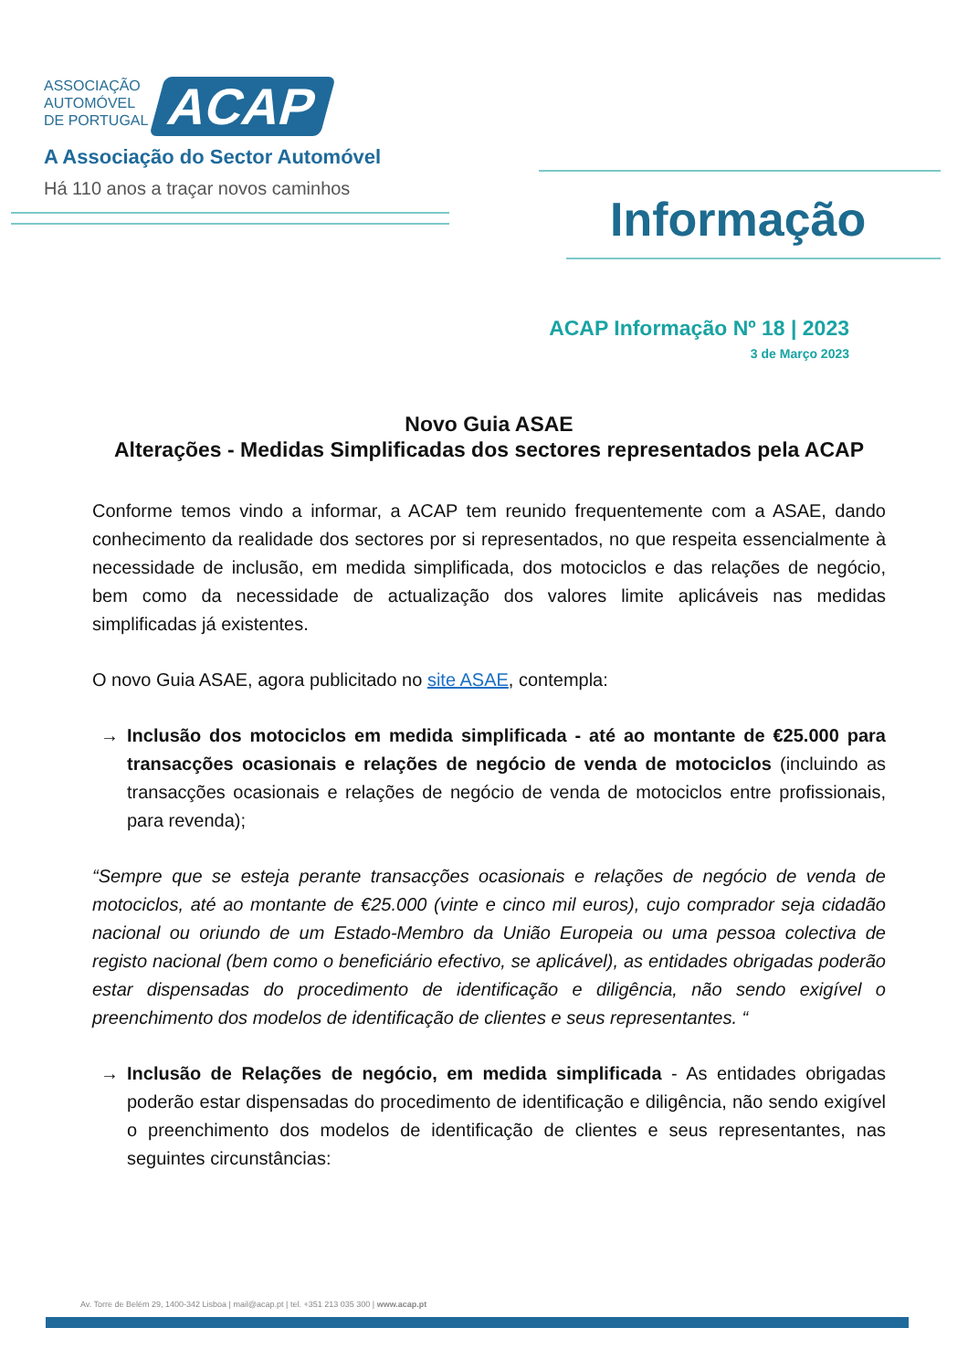ASSOCIAÇÃO
AUTOMÓVEL
DE PORTUGAL
ACAP
A Associação do Sector Automóvel
Há 110 anos a traçar novos caminhos
Informação
ACAP Informação Nº 18 | 2023
3 de Março 2023
Novo Guia ASAE
Alterações - Medidas Simplificadas dos sectores representados pela ACAP
Conforme temos vindo a informar, a ACAP tem reunido frequentemente com a ASAE, dando conhecimento da realidade dos sectores por si representados, no que respeita essencialmente à necessidade de inclusão, em medida simplificada, dos motociclos e das relações de negócio, bem como da necessidade de actualização dos valores limite aplicáveis nas medidas simplificadas já existentes.
O novo Guia ASAE, agora publicitado no site ASAE, contempla:
→ Inclusão dos motociclos em medida simplificada - até ao montante de €25.000 para transacções ocasionais e relações de negócio de venda de motociclos (incluindo as transacções ocasionais e relações de negócio de venda de motociclos entre profissionais, para revenda);
“Sempre que se esteja perante transacções ocasionais e relações de negócio de venda de motociclos, até ao montante de €25.000 (vinte e cinco mil euros), cujo comprador seja cidadão nacional ou oriundo de um Estado-Membro da União Europeia ou uma pessoa colectiva de registo nacional (bem como o beneficiário efectivo, se aplicável), as entidades obrigadas poderão estar dispensadas do procedimento de identificação e diligência, não sendo exigível o preenchimento dos modelos de identificação de clientes e seus representantes. “
→ Inclusão de Relações de negócio, em medida simplificada - As entidades obrigadas poderão estar dispensadas do procedimento de identificação e diligência, não sendo exigível o preenchimento dos modelos de identificação de clientes e seus representantes, nas seguintes circunstâncias:
Av. Torre de Belém 29, 1400-342 Lisboa | mail@acap.pt | tel. +351 213 035 300 | www.acap.pt